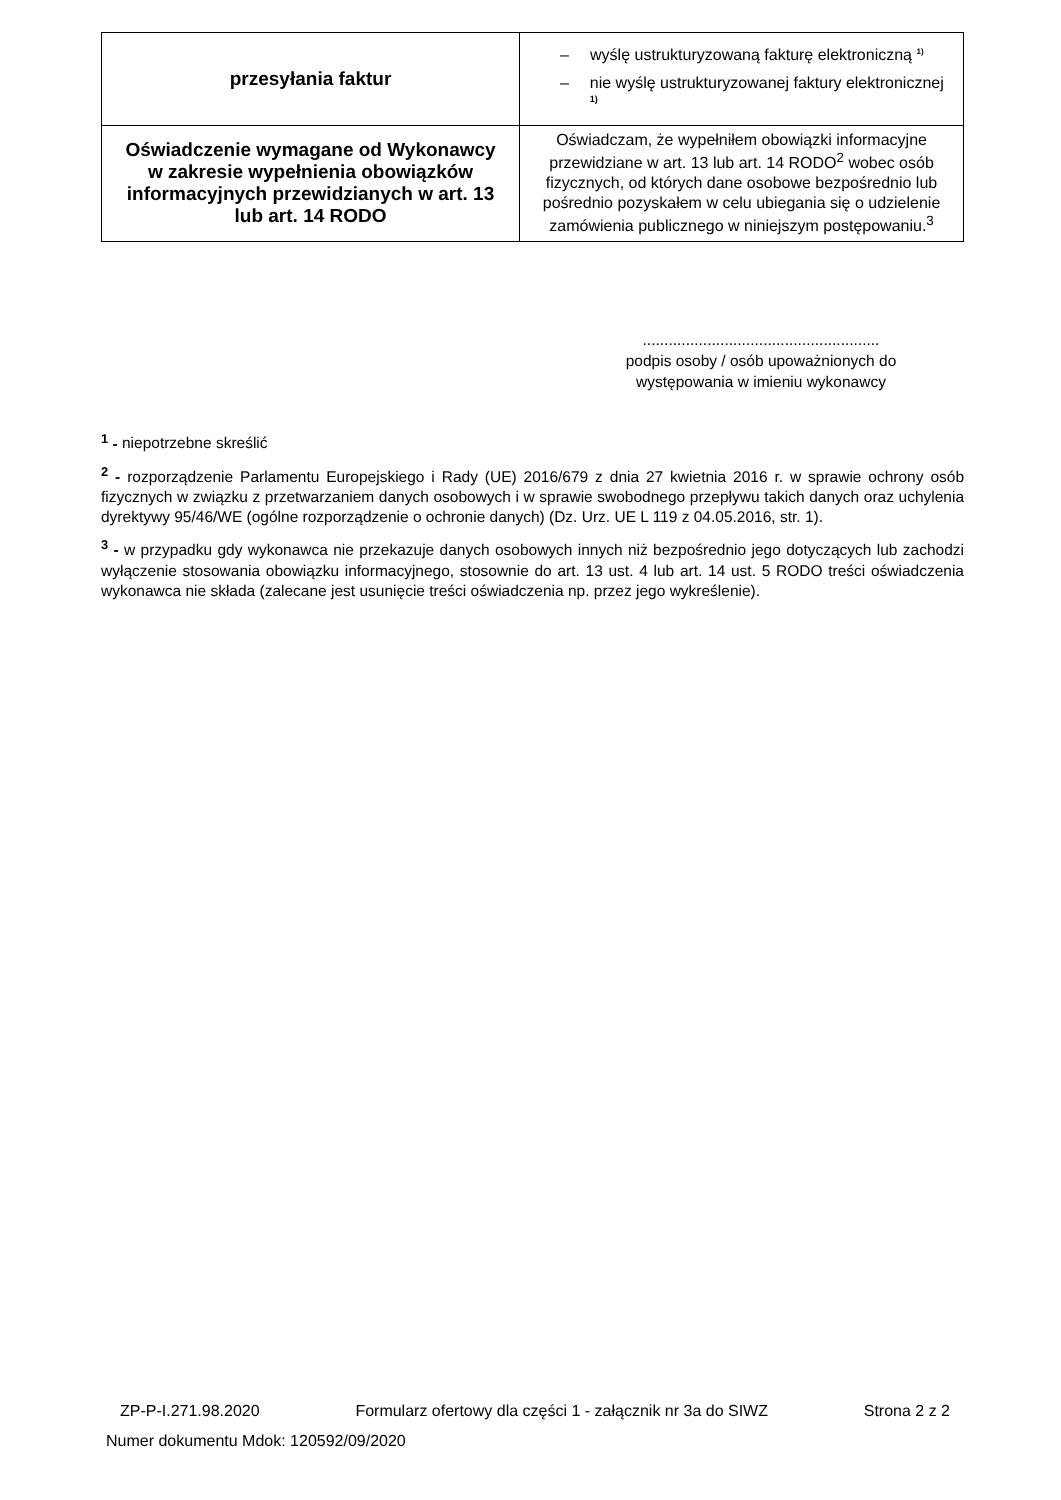| przesyłania faktur | – wyślę ustrukturyzowaną fakturę elektroniczną <sup>1)</sup> – nie wyślę ustrukturyzowanej faktury elektronicznej <sup>1)</sup> |
| Oświadczenie wymagane od Wykonawcy w zakresie wypełnienia obowiązków informacyjnych przewidzianych w art. 13 lub art. 14 RODO | Oświadczam, że wypełniłem obowiązki informacyjne przewidziane w art. 13 lub art. 14 RODO<sup>2</sup> wobec osób fizycznych, od których dane osobowe bezpośrednio lub pośrednio pozyskałem w celu ubiegania się o udzielenie zamówienia publicznego w niniejszym postępowaniu.<sup>3</sup> |
.......................................................
podpis osoby / osób upoważnionych do występowania w imieniu wykonawcy
<sup>1</sup> - niepotrzebne skreślić
<sup>2</sup> - rozporządzenie Parlamentu Europejskiego i Rady (UE) 2016/679 z dnia 27 kwietnia 2016 r. w sprawie ochrony osób fizycznych w związku z przetwarzaniem danych osobowych i w sprawie swobodnego przepływu takich danych oraz uchylenia dyrektywy 95/46/WE (ogólne rozporządzenie o ochronie danych) (Dz. Urz. UE L 119 z 04.05.2016, str. 1).
<sup>3</sup> - w przypadku gdy wykonawca nie przekazuje danych osobowych innych niż bezpośrednio jego dotyczących lub zachodzi wyłączenie stosowania obowiązku informacyjnego, stosownie do art. 13 ust. 4 lub art. 14 ust. 5 RODO treści oświadczenia wykonawca nie składa (zalecane jest usunięcie treści oświadczenia np. przez jego wykreślenie).
ZP-P-I.271.98.2020 Formularz ofertowy dla części 1 - załącznik nr 3a do SIWZ Strona 2 z 2
Numer dokumentu Mdok: 120592/09/2020